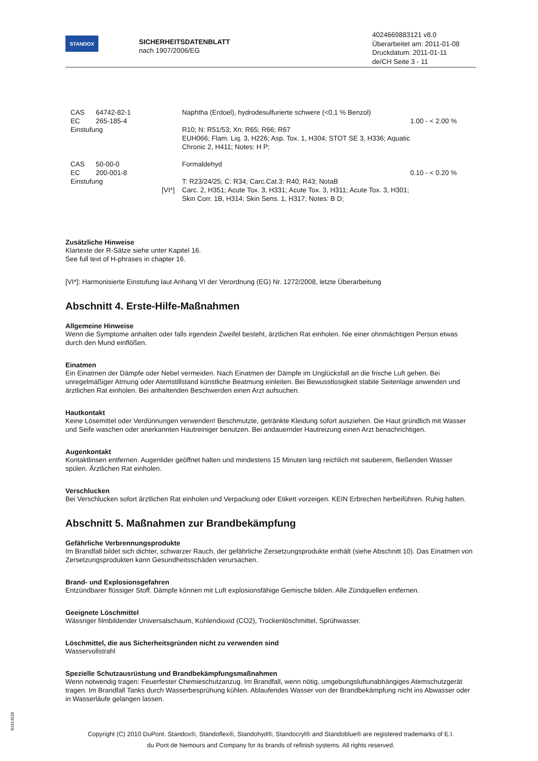STANDOX
SICHERHEITSDATENBLATT
nach 1907/2006/EG
4024669883121 v8.0
Überarbeitet am: 2011-01-08
Druckdatum: 2011-01-11
de/CH Seite 3 - 11
| | CAS | 64742-82-1 | | Naphtha (Erdoel), hydrodesulfurierte schwere (<0,1 % Benzol) | |
| | EC | 265-185-4 | | | 1.00 - < 2.00 % |
| | Einstufung | | | R10; N: R51/53; Xn: R65; R66; R67 EUH066; Flam. Liq. 3, H226; Asp. Tox. 1, H304; STOT SE 3, H336; Aquatic Chronic 2, H411; Notes: H P; | |
| | CAS | 50-00-0 | | Formaldehyd | |
| | EC | 200-001-8 | | | 0.10 - < 0.20 % |
| | Einstufung | | [VI*] | T: R23/24/25; C: R34; Carc.Cat.3: R40; R43; NotaB Carc. 2, H351; Acute Tox. 3, H331; Acute Tox. 3, H311; Acute Tox. 3, H301; Skin Corr. 1B, H314; Skin Sens. 1, H317; Notes: B D; | |
Zusätzliche Hinweise
Klartexte der R-Sätze siehe unter Kapitel 16.
See full text of H-phrases in chapter 16.
[VI*]: Harmonisierte Einstufung laut Anhang VI der Verordnung (EG) Nr. 1272/2008, letzte Überarbeitung
Abschnitt 4. Erste-Hilfe-Maßnahmen
Allgemeine Hinweise
Wenn die Symptome anhalten oder falls irgendein Zweifel besteht, ärztlichen Rat einholen. Nie einer ohnmächtigen Person etwas durch den Mund einflößen.
Einatmen
Ein Einatmen der Dämpfe oder Nebel vermeiden. Nach Einatmen der Dämpfe im Unglücksfall an die frische Luft gehen. Bei unregelmäßiger Atmung oder Atemstillstand künstliche Beatmung einleiten. Bei Bewusstlosigkeit stabile Seitenlage anwenden und ärztlichen Rat einholen. Bei anhaltenden Beschwerden einen Arzt aufsuchen.
Hautkontakt
Keine Lösemittel oder Verdünnungen verwenden! Beschmutzte, getränkte Kleidung sofort ausziehen. Die Haut gründlich mit Wasser und Seife waschen oder anerkannten Hautreiniger benutzen. Bei andauernder Hautreizung einen Arzt benachrichtigen.
Augenkontakt
Kontaktlinsen entfernen. Augenlider geöffnet halten und mindestens 15 Minuten lang reichlich mit sauberem, fließenden Wasser spülen. Ärztlichen Rat einholen.
Verschlucken
Bei Verschlucken sofort ärztlichen Rat einholen und Verpackung oder Etikett vorzeigen. KEIN Erbrechen herbeiführen. Ruhig halten.
Abschnitt 5. Maßnahmen zur Brandbekämpfung
Gefährliche Verbrennungsprodukte
Im Brandfall bildet sich dichter, schwarzer Rauch, der gefährliche Zersetzungsprodukte enthält (siehe Abschnitt 10). Das Einatmen von Zersetzungsprodukten kann Gesundheitsschäden verursachen.
Brand- und Explosionsgefahren
Entzündbarer flüssiger Stoff. Dämpfe können mit Luft explosionsfähige Gemische bilden. Alle Zündquellen entfernen.
Geeignete Löschmittel
Wässriger filmbildender Universalschaum, Kohlendioxid (CO2), Trockenlöschmittel, Sprühwasser.
Löschmittel, die aus Sicherheitsgründen nicht zu verwenden sind
Wasservollstrahl
Spezielle Schutzausrüstung und Brandbekämpfungsmaßnahmen
Wenn notwendig tragen: Feuerfester Chemieschutzanzug. Im Brandfall, wenn nötig, umgebungsluftunabhängiges Atemschutzgerät tragen. Im Brandfall Tanks durch Wasserbesprühung kühlen. Ablaufendes Wasser von der Brandbekämpfung nicht ins Abwasser oder in Wasserläufe gelangen lassen.
Copyright (C) 2010 DuPont. Standox®, Standoflex®, Standohyd®, Standocryl® and Standoblue® are registered trademarks of E.I.
du Pont de Nemours and Company for its brands of refinish systems. All rights reserved.
B1814538